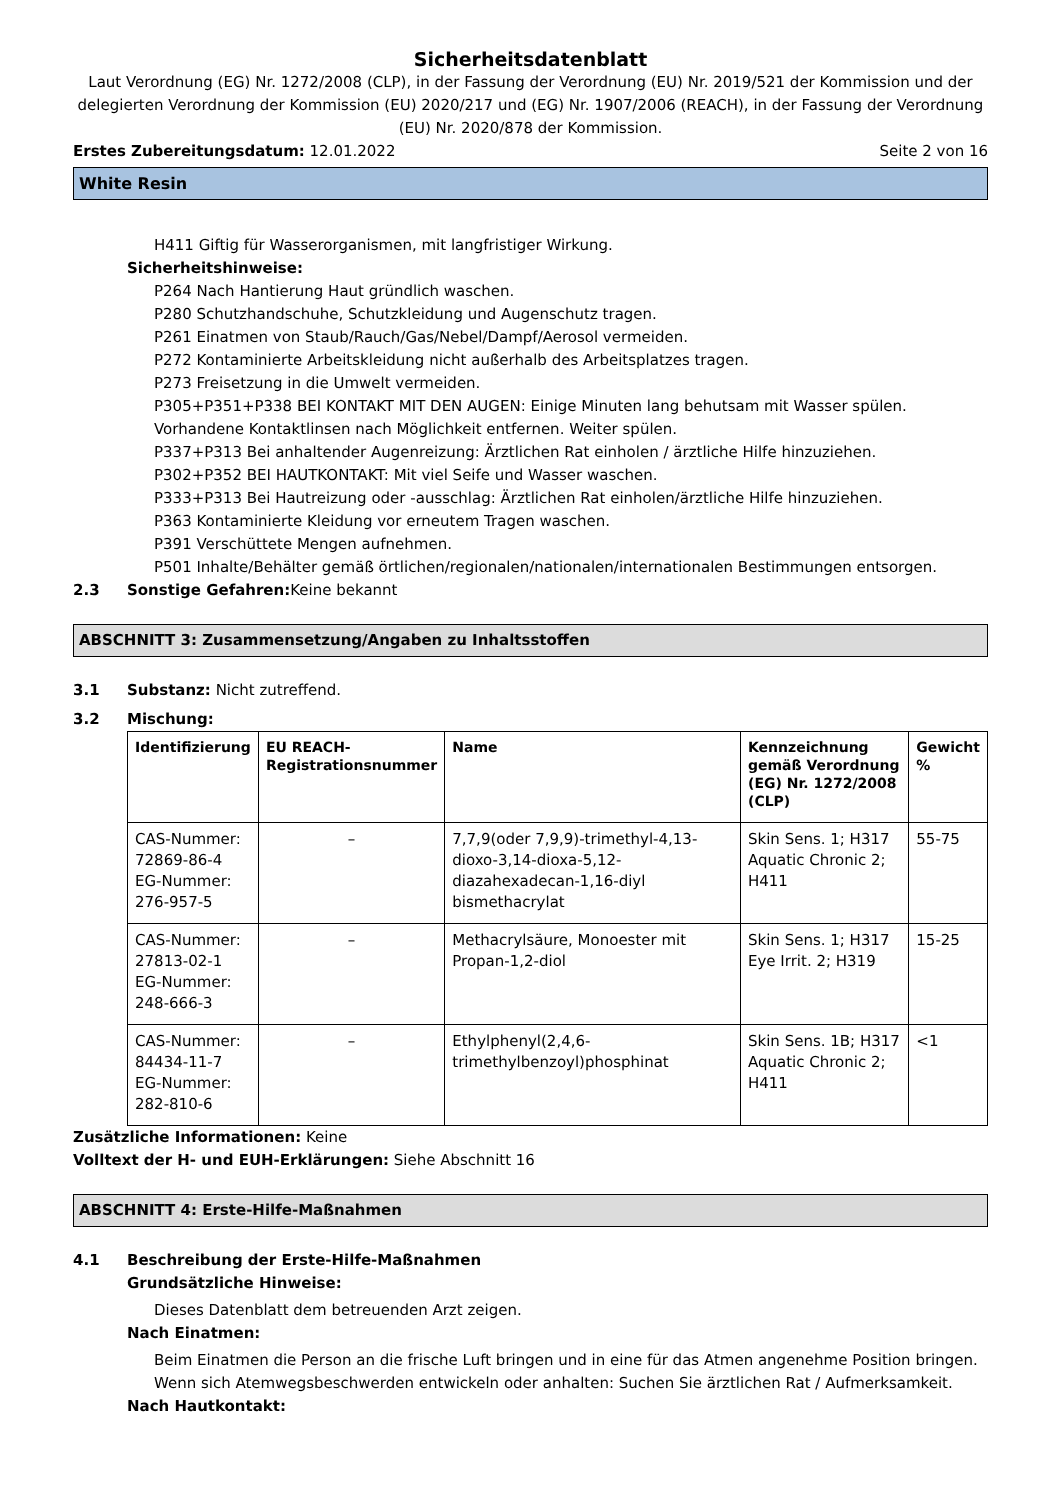Sicherheitsdatenblatt
Laut Verordnung (EG) Nr. 1272/2008 (CLP), in der Fassung der Verordnung (EU) Nr. 2019/521 der Kommission und der delegierten Verordnung der Kommission (EU) 2020/217 und (EG) Nr. 1907/2006 (REACH), in der Fassung der Verordnung (EU) Nr. 2020/878 der Kommission.
Erstes Zubereitungsdatum: 12.01.2022 Seite 2 von 16
White Resin
H411 Giftig für Wasserorganismen, mit langfristiger Wirkung.
Sicherheitshinweise:
P264 Nach Hantierung Haut gründlich waschen.
P280 Schutzhandschuhe, Schutzkleidung und Augenschutz tragen.
P261 Einatmen von Staub/Rauch/Gas/Nebel/Dampf/Aerosol vermeiden.
P272 Kontaminierte Arbeitskleidung nicht außerhalb des Arbeitsplatzes tragen.
P273 Freisetzung in die Umwelt vermeiden.
P305+P351+P338 BEI KONTAKT MIT DEN AUGEN: Einige Minuten lang behutsam mit Wasser spülen. Vorhandene Kontaktlinsen nach Möglichkeit entfernen. Weiter spülen.
P337+P313 Bei anhaltender Augenreizung: Ärztlichen Rat einholen / ärztliche Hilfe hinzuziehen.
P302+P352 BEI HAUTKONTAKT: Mit viel Seife und Wasser waschen.
P333+P313 Bei Hautreizung oder -ausschlag: Ärztlichen Rat einholen/ärztliche Hilfe hinzuziehen.
P363 Kontaminierte Kleidung vor erneutem Tragen waschen.
P391 Verschüttete Mengen aufnehmen.
P501 Inhalte/Behälter gemäß örtlichen/regionalen/nationalen/internationalen Bestimmungen entsorgen.
2.3 Sonstige Gefahren: Keine bekannt
ABSCHNITT 3: Zusammensetzung/Angaben zu Inhaltsstoffen
3.1 Substanz: Nicht zutreffend.
3.2 Mischung:
| Identifizierung | EU REACH-Registrationsnummer | Name | Kennzeichnung gemäß Verordnung (EG) Nr. 1272/2008 (CLP) | Gewicht % |
| --- | --- | --- | --- | --- |
| CAS-Nummer: 72869-86-4 EG-Nummer: 276-957-5 | – | 7,7,9(oder 7,9,9)-trimethyl-4,13-dioxo-3,14-dioxa-5,12-diazahexadecan-1,16-diyl bismethacrylat | Skin Sens. 1; H317 Aquatic Chronic 2; H411 | 55-75 |
| CAS-Nummer: 27813-02-1 EG-Nummer: 248-666-3 | – | Methacrylsäure, Monoester mit Propan-1,2-diol | Skin Sens. 1; H317 Eye Irrit. 2; H319 | 15-25 |
| CAS-Nummer: 84434-11-7 EG-Nummer: 282-810-6 | – | Ethylphenyl(2,4,6-trimethylbenzoyl)phosphinat | Skin Sens. 1B; H317 Aquatic Chronic 2; H411 | <1 |
Zusätzliche Informationen: Keine
Volltext der H- und EUH-Erklärungen: Siehe Abschnitt 16
ABSCHNITT 4: Erste-Hilfe-Maßnahmen
4.1 Beschreibung der Erste-Hilfe-Maßnahmen
Grundsätzliche Hinweise:
Dieses Datenblatt dem betreuenden Arzt zeigen.
Nach Einatmen:
Beim Einatmen die Person an die frische Luft bringen und in eine für das Atmen angenehme Position bringen. Wenn sich Atemwegsbeschwerden entwickeln oder anhalten: Suchen Sie ärztlichen Rat / Aufmerksamkeit.
Nach Hautkontakt: